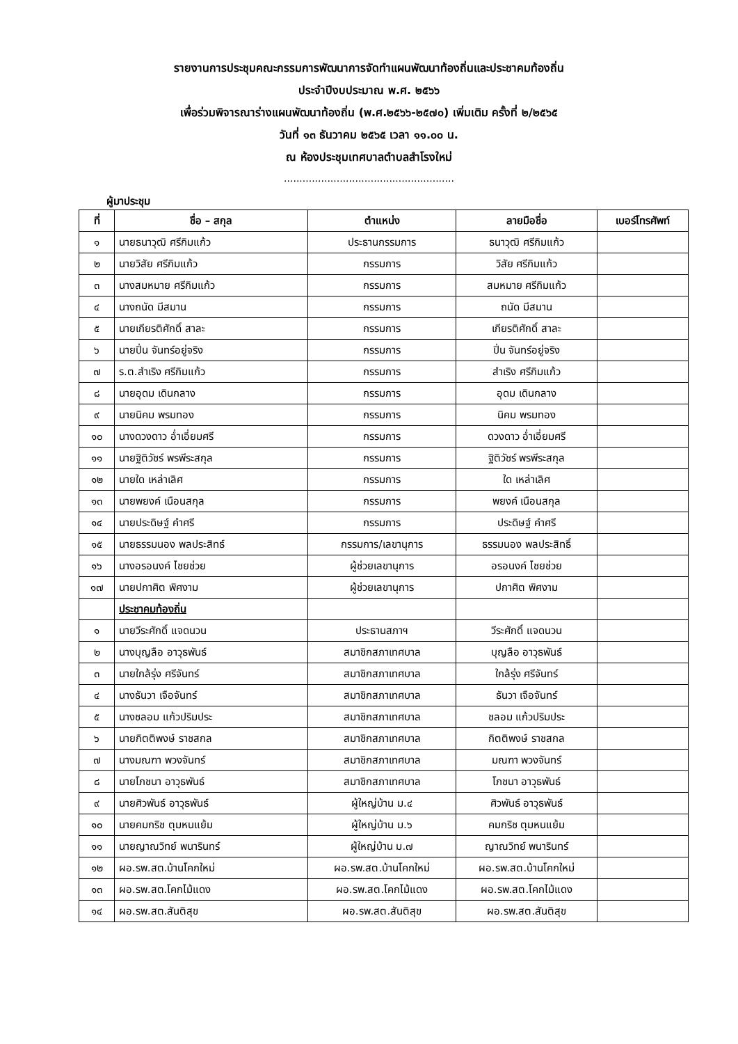รายงานการประชุมคณะกรรมการพัฒนาการจัดทำแผนพัฒนาท้องถิ่นและประชาคมท้องถิ่น
ประจำปีงบประมาณ พ.ศ. ๒๕๖๖
เพื่อร่วมพิจารณาร่างแผนพัฒนาท้องถิ่น (พ.ศ.๒๕๖๖-๒๕๗๐) เพิ่มเติม ครั้งที่ ๒/๒๕๖๕
วันที่ ๑๓ ธันวาคม ๒๕๖๕ เวลา ๑๑.๐๐ น.
ณ ห้องประชุมเทศบาลตำบลสำโรงใหม่
.......................................................
ผู้มาประชุม
| ที่ | ชื่อ – สกุล | ตำแหน่ง | ลายมือชื่อ | เบอร์โทรศัพท์ |
| --- | --- | --- | --- | --- |
| ๑ | นายธนาวุฒิ ศรีกิมแก้ว | ประธานกรรมการ | ธนาวุฒิ ศรีกิมแก้ว | |
| ๒ | นายวิสัย ศรีกิมแก้ว | กรรมการ | วิสัย ศรีกิมแก้ว | |
| ๓ | นางสมหมาย ศรีกิมแก้ว | กรรมการ | สมหมาย ศรีกิมแก้ว | |
| ๔ | นางถนัด มีสมาน | กรรมการ | ถนัด มีสมาน | |
| ๕ | นายเกียรติศักดิ์ สาละ | กรรมการ | เกียรติศักดิ์ สาละ | |
| ๖ | นายปิ่น จันทร์อยู่จริง | กรรมการ | ปิ่น จันทร์อยู่จริง | |
| ๗ | ร.ต.สำเริง ศรีกิมแก้ว | กรรมการ | สำเริง ศรีกิมแก้ว | |
| ๘ | นายอุดม เดินกลาง | กรรมการ | อุดม เดินกลาง | |
| ๙ | นายนิคม พรมทอง | กรรมการ | นิคม พรมทอง | |
| ๑๐ | นางดวงดาว อ่ำเอี่ยมศรี | กรรมการ | ดวงดาว อ่ำเอี่ยมศรี | |
| ๑๑ | นายฐิติวัชร์ พรพีระสกุล | กรรมการ | ฐิติวัชร์ พรพีระสกุล | |
| ๑๒ | นายใด เหล่าเลิศ | กรรมการ | ใด เหล่าเลิศ | |
| ๑๓ | นายพยงค์ เนือนสกุล | กรรมการ | พยงค์ เนือนสกุล | |
| ๑๔ | นายประดิษฐ์ คำศรี | กรรมการ | ประดิษฐ์ คำศรี | |
| ๑๕ | นายธรรมนอง พลประสิทธ์ | กรรมการ/เลขานุการ | ธรรมนอง พลประสิทธิ์ | |
| ๑๖ | นางอรอนงค์ ไชยช่วย | ผู้ช่วยเลขานุการ | อรอนงค์ ไชยช่วย | |
| ๑๗ | นายปกาศิต พิศงาม | ผู้ช่วยเลขานุการ | ปกาศิต พิศงาม | |
| | ประชาคมท้องถิ่น | | | |
| ๑ | นายวีระศักดิ์ แจดนวน | ประธานสภาฯ | วีระศักดิ์ แจดนวน | |
| ๒ | นางบุญลือ อาวุธพันธ์ | สมาชิกสภาเทศบาล | บุญลือ อาวุธพันธ์ | |
| ๓ | นายใกล้รุ่ง ศรีจันทร์ | สมาชิกสภาเทศบาล | ใกล้รุ่ง ศรีจันทร์ | |
| ๔ | นางธันวา เจือจันทร์ | สมาชิกสภาเทศบาล | ธันวา เจือจันทร์ | |
| ๕ | นางชลอม แก้วปริมประ | สมาชิกสภาเทศบาล | ชลอม แก้วปริมประ | |
| ๖ | นายกิตติพงษ์ ราชสกล | สมาชิกสภาเทศบาล | กิตติพงษ์ ราชสกล | |
| ๗ | นางมณฑา พวงจันทร์ | สมาชิกสภาเทศบาล | มณฑา พวงจันทร์ | |
| ๘ | นายโภชนา อาวุธพันธ์ | สมาชิกสภาเทศบาล | โภชนา อาวุธพันธ์ | |
| ๙ | นายศิวพันธ์ อาวุธพันธ์ | ผู้ใหญ่บ้าน ม.๔ | ศิวพันธ์ อาวุธพันธ์ | |
| ๑๐ | นายคมกริช ตุมหนแย้ม | ผู้ใหญ่บ้าน ม.๖ | คมกริช ตุมหนแย้ม | |
| ๑๑ | นายญาณวิทย์ พนารินทร์ | ผู้ใหญ่บ้าน ม.๗ | ญาณวิทย์ พนารินทร์ | |
| ๑๒ | ผอ.รพ.สต.บ้านโคกใหม่ | ผอ.รพ.สต.บ้านโคกใหม่ | ผอ.รพ.สต.บ้านโคกใหม่ | |
| ๑๓ | ผอ.รพ.สต.โคกไม้แดง | ผอ.รพ.สต.โคกไม้แดง | ผอ.รพ.สต.โคกไม้แดง | |
| ๑๔ | ผอ.รพ.สต.สันติสุข | ผอ.รพ.สต.สันติสุข | ผอ.รพ.สต.สันติสุข | |